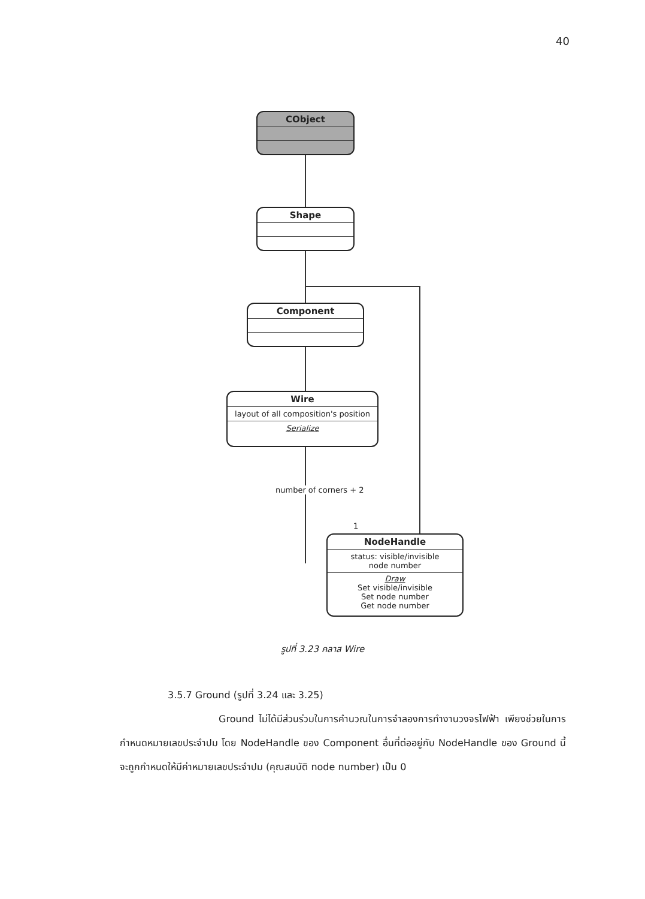40
CObject
Shape
Component
Wire
layout of all composition's position
Serialize
number of corners + 2
1
NodeHandle
status: visible/invisible
node number
Draw
Set visible/invisible
Set node number
Get node number
รูปที่ 3.23 คลาส Wire
3.5.7 Ground (รูปที่ 3.24 และ 3.25)
Ground ไม่ได้มีส่วนร่วมในการคำนวณในการจำลองการทำงานวงจรไฟฟ้า เพียงช่วยในการกำหนดหมายเลขประจำปม โดย NodeHandle ของ Component อื่นที่ต่ออยู่กับ NodeHandle ของ Ground นี้จะถูกกำหนดให้มีค่าหมายเลขประจำปม (คุณสมบัติ node number) เป็น 0